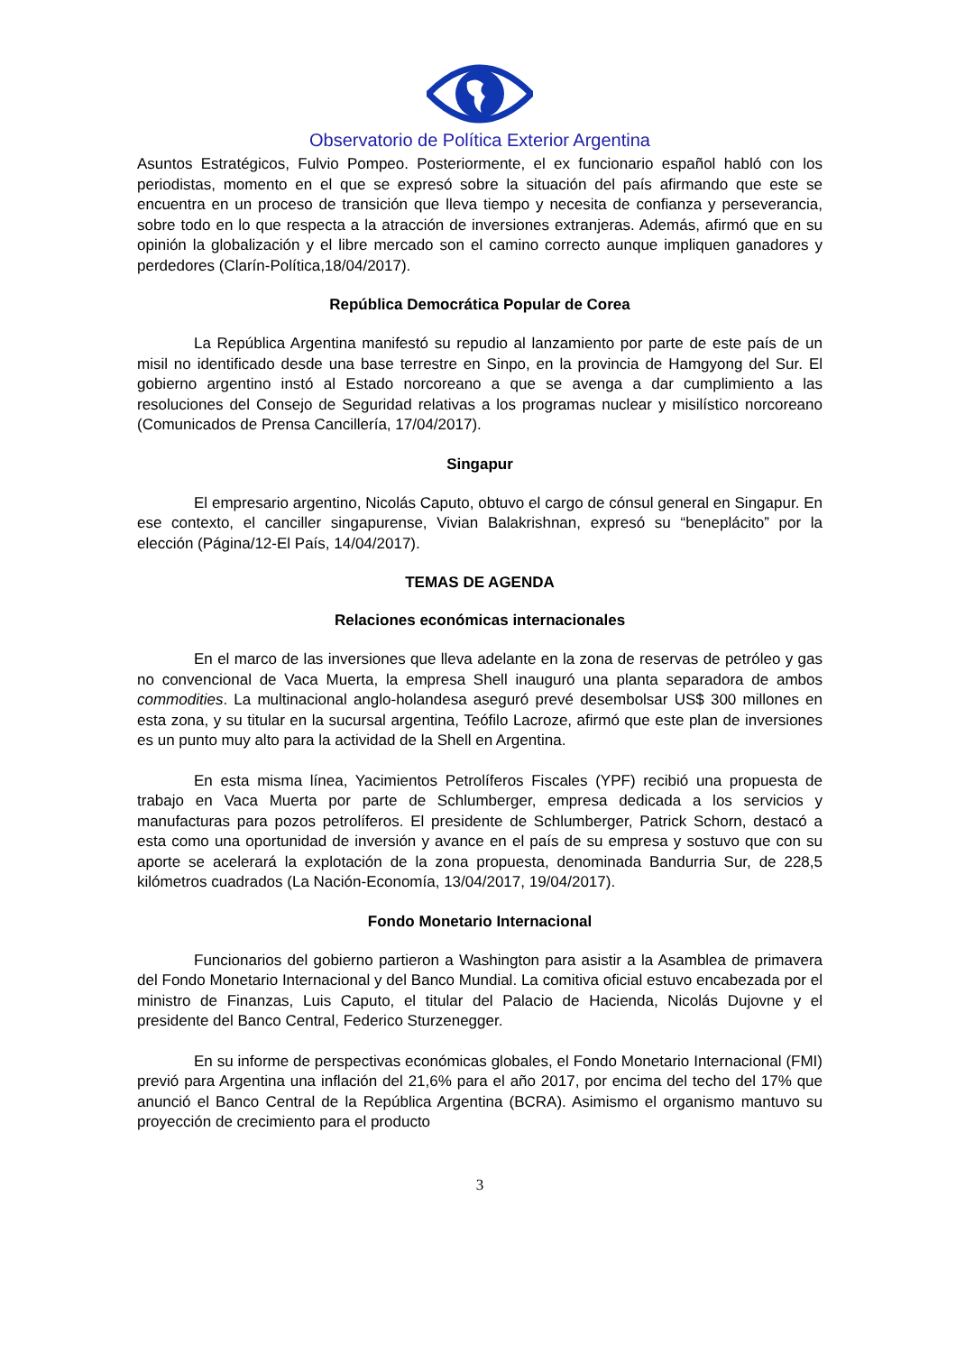Observatorio de Política Exterior Argentina
Asuntos Estratégicos, Fulvio Pompeo. Posteriormente, el ex funcionario español habló con los periodistas, momento en el que se expresó sobre la situación del país afirmando que este se encuentra en un proceso de transición que lleva tiempo y necesita de confianza y perseverancia, sobre todo en lo que respecta a la atracción de inversiones extranjeras. Además, afirmó que en su opinión la globalización y el libre mercado son el camino correcto aunque impliquen ganadores y perdedores (Clarín-Política,18/04/2017).
República Democrática Popular de Corea
La República Argentina manifestó su repudio al lanzamiento por parte de este país de un misil no identificado desde una base terrestre en Sinpo, en la provincia de Hamgyong del Sur. El gobierno argentino instó al Estado norcoreano a que se avenga a dar cumplimiento a las resoluciones del Consejo de Seguridad relativas a los programas nuclear y misilístico norcoreano (Comunicados de Prensa Cancillería, 17/04/2017).
Singapur
El empresario argentino, Nicolás Caputo, obtuvo el cargo de cónsul general en Singapur. En ese contexto, el canciller singapurense, Vivian Balakrishnan, expresó su “beneplácito” por la elección (Página/12-El País, 14/04/2017).
TEMAS DE AGENDA
Relaciones económicas internacionales
En el marco de las inversiones que lleva adelante en la zona de reservas de petróleo y gas no convencional de Vaca Muerta, la empresa Shell inauguró una planta separadora de ambos commodities. La multinacional anglo-holandesa aseguró prevé desembolsar US$ 300 millones en esta zona, y su titular en la sucursal argentina, Teófilo Lacroze, afirmó que este plan de inversiones es un punto muy alto para la actividad de la Shell en Argentina.
En esta misma línea, Yacimientos Petrolíferos Fiscales (YPF) recibió una propuesta de trabajo en Vaca Muerta por parte de Schlumberger, empresa dedicada a los servicios y manufacturas para pozos petrolíferos. El presidente de Schlumberger, Patrick Schorn, destacó a esta como una oportunidad de inversión y avance en el país de su empresa y sostuvo que con su aporte se acelerará la explotación de la zona propuesta, denominada Bandurria Sur, de 228,5 kilómetros cuadrados (La Nación-Economía, 13/04/2017, 19/04/2017).
Fondo Monetario Internacional
Funcionarios del gobierno partieron a Washington para asistir a la Asamblea de primavera del Fondo Monetario Internacional y del Banco Mundial. La comitiva oficial estuvo encabezada por el ministro de Finanzas, Luis Caputo, el titular del Palacio de Hacienda, Nicolás Dujovne y el presidente del Banco Central, Federico Sturzenegger.
En su informe de perspectivas económicas globales, el Fondo Monetario Internacional (FMI) previó para Argentina una inflación del 21,6% para el año 2017, por encima del techo del 17% que anunció el Banco Central de la República Argentina (BCRA). Asimismo el organismo mantuvo su proyección de crecimiento para el producto
3